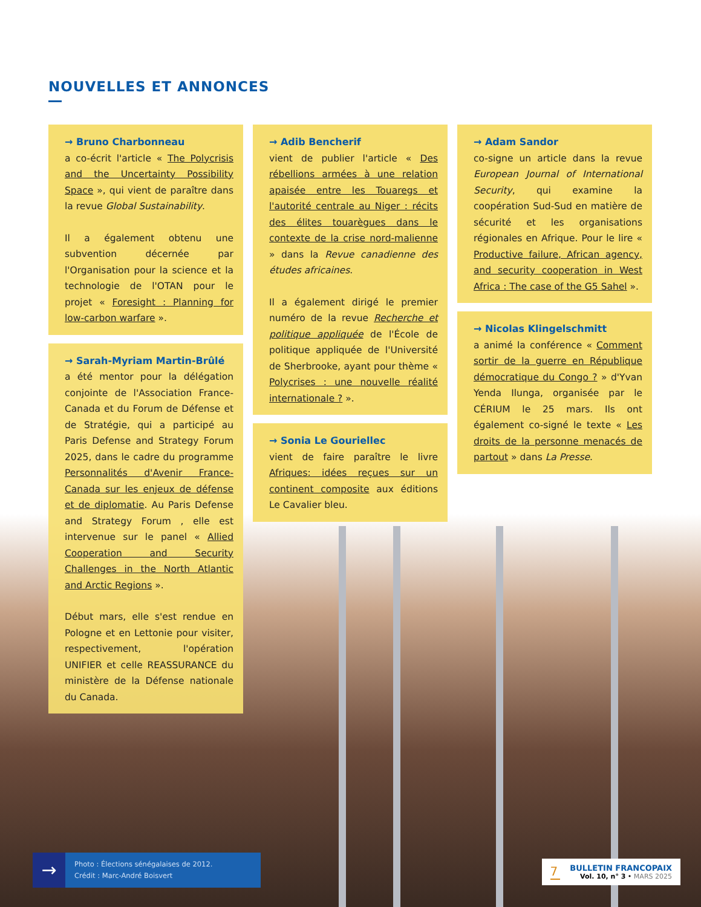NOUVELLES ET ANNONCES
→ Bruno Charbonneau
a co-écrit l'article « The Polycrisis and the Uncertainty Possibility Space », qui vient de paraître dans la revue Global Sustainability.
Il a également obtenu une subvention décernée par l'Organisation pour la science et la technologie de l'OTAN pour le projet « Foresight : Planning for low-carbon warfare ».
→ Sarah-Myriam Martin-Brûlé
a été mentor pour la délégation conjointe de l'Association France-Canada et du Forum de Défense et de Stratégie, qui a participé au Paris Defense and Strategy Forum 2025, dans le cadre du programme Personnalités d'Avenir France-Canada sur les enjeux de défense et de diplomatie. Au Paris Defense and Strategy Forum , elle est intervenue sur le panel « Allied Cooperation and Security Challenges in the North Atlantic and Arctic Regions ».
Début mars, elle s'est rendue en Pologne et en Lettonie pour visiter, respectivement, l'opération UNIFIER et celle REASSURANCE du ministère de la Défense nationale du Canada.
→ Adib Bencherif
vient de publier l'article « Des rébellions armées à une relation apaisée entre les Touaregs et l'autorité centrale au Niger : récits des élites touarègues dans le contexte de la crise nord-malienne » dans la Revue canadienne des études africaines.
Il a également dirigé le premier numéro de la revue Recherche et politique appliquée de l'École de politique appliquée de l'Université de Sherbrooke, ayant pour thème « Polycrises : une nouvelle réalité internationale ? ».
→ Sonia Le Gouriellec
vient de faire paraître le livre Afriques: idées reçues sur un continent composite aux éditions Le Cavalier bleu.
→ Adam Sandor
co-signe un article dans la revue European Journal of International Security, qui examine la coopération Sud-Sud en matière de sécurité et les organisations régionales en Afrique. Pour le lire « Productive failure, African agency, and security cooperation in West Africa : The case of the G5 Sahel ».
→ Nicolas Klingelschmitt
a animé la conférence « Comment sortir de la guerre en République démocratique du Congo ? » d'Yvan Yenda Ilunga, organisée par le CÉRIUM le 25 mars. Ils ont également co-signé le texte « Les droits de la personne menacés de partout » dans La Presse.
→
Photo : Élections sénégalaises de 2012.
Crédit : Marc-André Boisvert
7
BULLETIN FRANCOPAIX
Vol. 10, n° 3 • MARS 2025